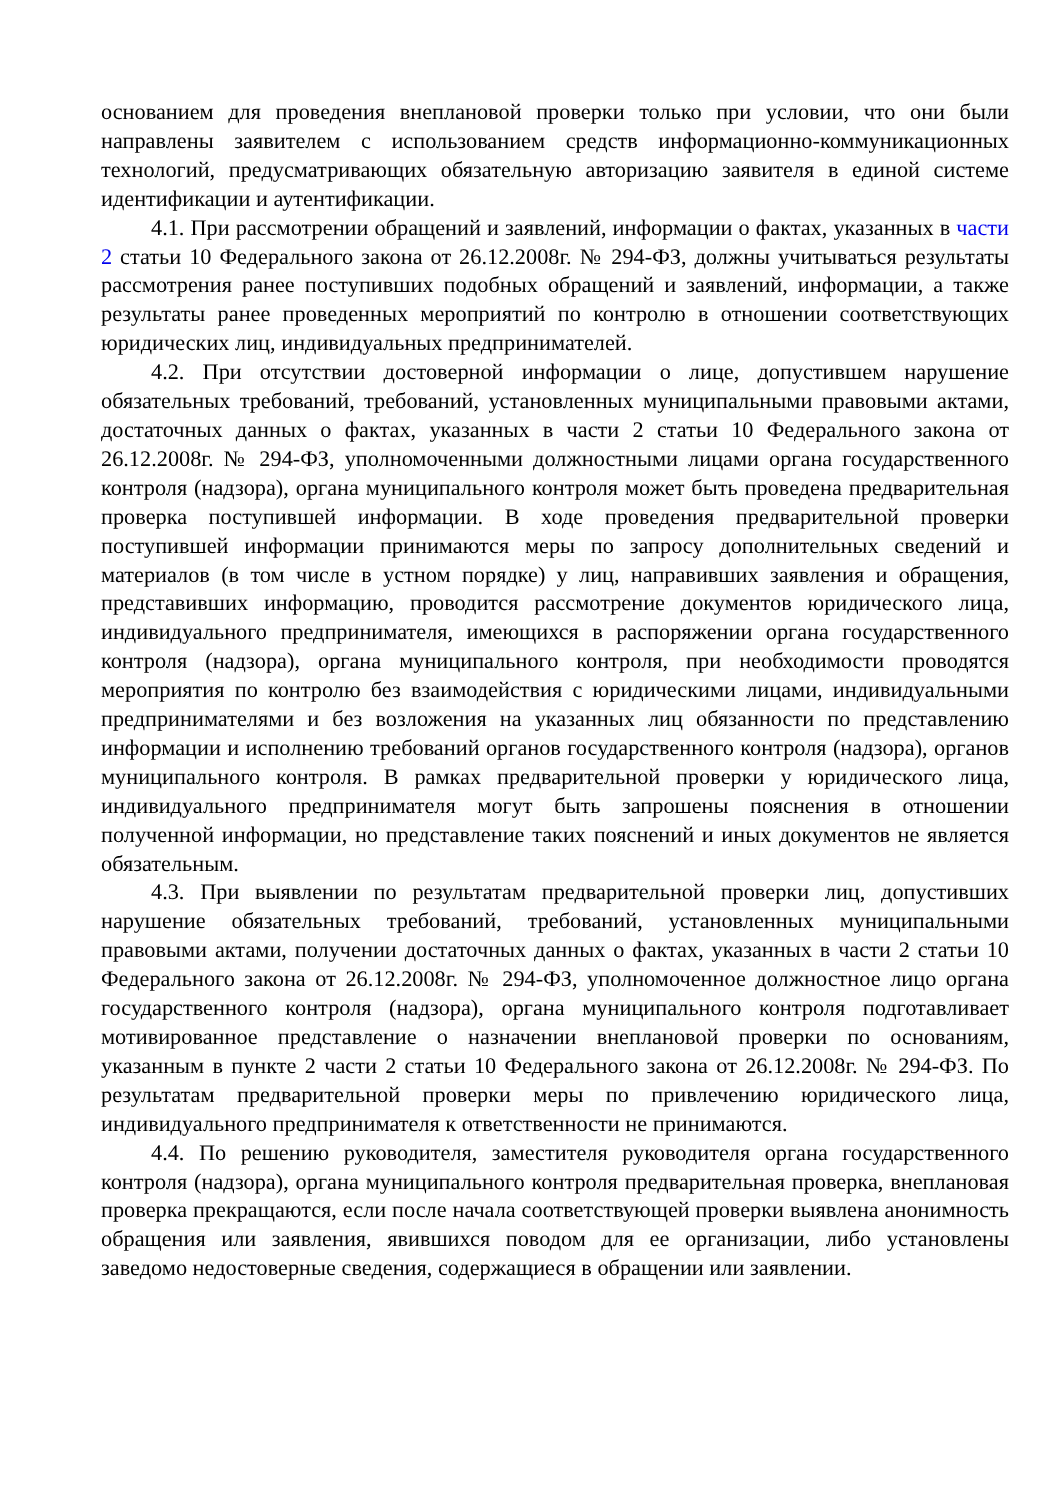основанием для проведения внеплановой проверки только при условии, что они были направлены заявителем с использованием средств информационно-коммуникационных технологий, предусматривающих обязательную авторизацию заявителя в единой системе идентификации и аутентификации.
4.1. При рассмотрении обращений и заявлений, информации о фактах, указанных в части 2 статьи 10 Федерального закона от 26.12.2008г. № 294-ФЗ, должны учитываться результаты рассмотрения ранее поступивших подобных обращений и заявлений, информации, а также результаты ранее проведенных мероприятий по контролю в отношении соответствующих юридических лиц, индивидуальных предпринимателей.
4.2. При отсутствии достоверной информации о лице, допустившем нарушение обязательных требований, требований, установленных муниципальными правовыми актами, достаточных данных о фактах, указанных в части 2 статьи 10 Федерального закона от 26.12.2008г. № 294-ФЗ, уполномоченными должностными лицами органа государственного контроля (надзора), органа муниципального контроля может быть проведена предварительная проверка поступившей информации. В ходе проведения предварительной проверки поступившей информации принимаются меры по запросу дополнительных сведений и материалов (в том числе в устном порядке) у лиц, направивших заявления и обращения, представивших информацию, проводится рассмотрение документов юридического лица, индивидуального предпринимателя, имеющихся в распоряжении органа государственного контроля (надзора), органа муниципального контроля, при необходимости проводятся мероприятия по контролю без взаимодействия с юридическими лицами, индивидуальными предпринимателями и без возложения на указанных лиц обязанности по представлению информации и исполнению требований органов государственного контроля (надзора), органов муниципального контроля. В рамках предварительной проверки у юридического лица, индивидуального предпринимателя могут быть запрошены пояснения в отношении полученной информации, но представление таких пояснений и иных документов не является обязательным.
4.3. При выявлении по результатам предварительной проверки лиц, допустивших нарушение обязательных требований, требований, установленных муниципальными правовыми актами, получении достаточных данных о фактах, указанных в части 2 статьи 10 Федерального закона от 26.12.2008г. № 294-ФЗ, уполномоченное должностное лицо органа государственного контроля (надзора), органа муниципального контроля подготавливает мотивированное представление о назначении внеплановой проверки по основаниям, указанным в пункте 2 части 2 статьи 10 Федерального закона от 26.12.2008г. № 294-ФЗ. По результатам предварительной проверки меры по привлечению юридического лица, индивидуального предпринимателя к ответственности не принимаются.
4.4. По решению руководителя, заместителя руководителя органа государственного контроля (надзора), органа муниципального контроля предварительная проверка, внеплановая проверка прекращаются, если после начала соответствующей проверки выявлена анонимность обращения или заявления, явившихся поводом для ее организации, либо установлены заведомо недостоверные сведения, содержащиеся в обращении или заявлении.